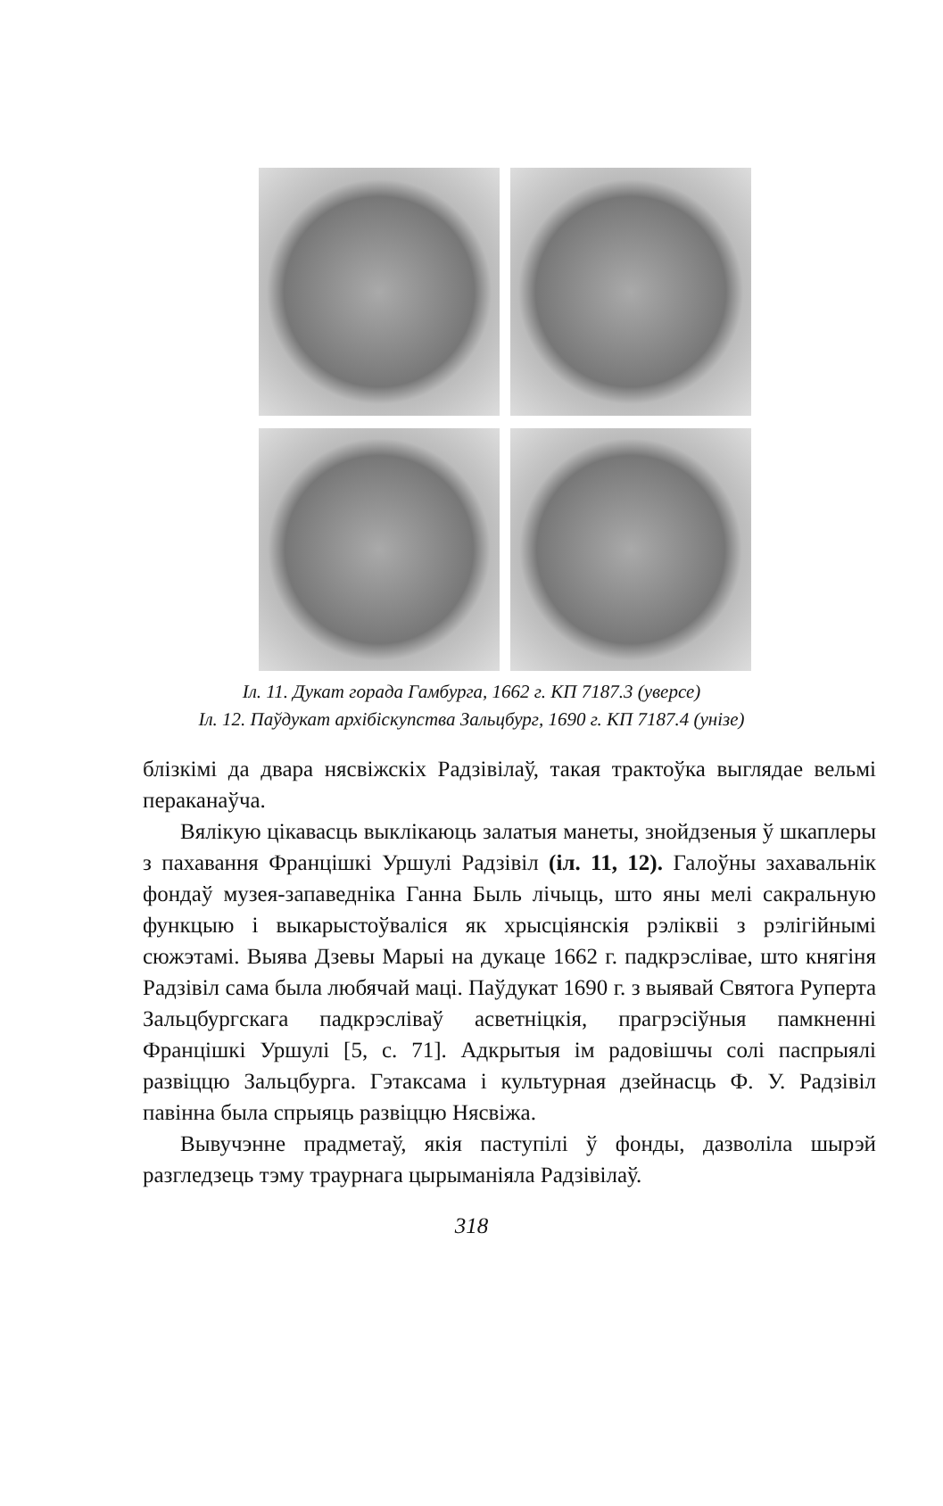Іл. 11. Дукат горада Гамбурга, 1662 г. КП 7187.3 (уверсе)
Іл. 12. Паўдукат архібіскупства Зальцбург, 1690 г. КП 7187.4 (унізе)
блізкімі да двара нясвіжскіх Радзівілаў, такая трактоўка выгля­дае вельмі пераканаўча.
Вялікую цікавасць выклікаюць залатыя манеты, знойдзеныя ў шкаплеры з пахавання Францішкі Уршулі Радзівіл (іл. 11, 12). Галоўны захавальнік фондаў музея-запаведніка Ганна Быль лічыць, што яны мелі сакральную функцыю і выкарыстоўваліся як хрысціянскія рэліквіі з рэлігійнымі сюжэтамі. Выява Дзевы Марыі на дукаце 1662 г. падкрэслівае, што княгіня Радзівіл сама была любячай маці. Паўдукат 1690 г. з выявай Святога Руперта Зальцбургскага падкрэсліваў асветніцкія, прагрэсіўныя памк­ненні Францішкі Уршулі [5, с. 71]. Адкрытыя ім радовішчы солі паспрыялі развіццю Зальцбурга. Гэтаксама і культурная дзей­насць Ф. У. Радзівіл павінна была спрыяць развіццю Нясвіжа.
Вывучэнне прадметаў, якія паступілі ў фонды, дазволіла шырэй разгледзець тэму траурнага цырыманіяла Радзівілаў.
318